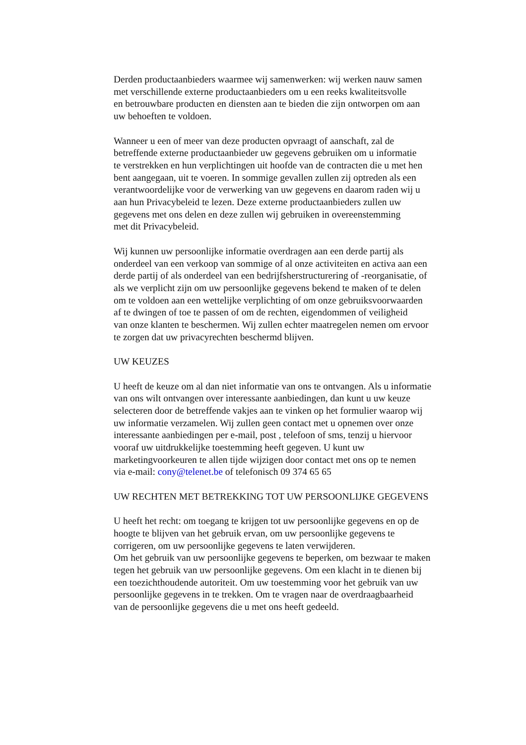Derden productaanbieders waarmee wij samenwerken: wij werken nauw samen
met verschillende externe productaanbieders om u een reeks kwaliteitsvolle
en betrouwbare producten en diensten aan te bieden die zijn ontworpen om aan
uw behoeften te voldoen.
Wanneer u een of meer van deze producten opvraagt of aanschaft, zal de
betreffende externe productaanbieder uw gegevens gebruiken om u informatie
te verstrekken en hun verplichtingen uit hoofde van de contracten die u met hen
bent aangegaan, uit te voeren. In sommige gevallen zullen zij optreden als een
verantwoordelijke voor de verwerking van uw gegevens en daarom raden wij u
aan hun Privacybeleid te lezen. Deze externe productaanbieders zullen uw
gegevens met ons delen en deze zullen wij gebruiken in overeenstemming
met dit Privacybeleid.
Wij kunnen uw persoonlijke informatie overdragen aan een derde partij als
onderdeel van een verkoop van sommige of al onze activiteiten en activa aan een
derde partij of als onderdeel van een bedrijfsherstructurering of -reorganisatie, of
als we verplicht zijn om uw persoonlijke gegevens bekend te maken of te delen
om te voldoen aan een wettelijke verplichting of om onze gebruiksvoorwaarden
af te dwingen of toe te passen of om de rechten, eigendommen of veiligheid
van onze klanten te beschermen. Wij zullen echter maatregelen nemen om ervoor
te zorgen dat uw privacyrechten beschermd blijven.
UW KEUZES
U heeft de keuze om al dan niet informatie van ons te ontvangen. Als u informatie
van ons wilt ontvangen over interessante aanbiedingen, dan kunt u uw keuze
selecteren door de betreffende vakjes aan te vinken op het formulier waarop wij
uw informatie verzamelen. Wij zullen geen contact met u opnemen over onze
interessante aanbiedingen per e-mail, post , telefoon of sms, tenzij u hiervoor
vooraf uw uitdrukkelijke toestemming heeft gegeven. U kunt uw
marketingvoorkeuren te allen tijde wijzigen door contact met ons op te nemen
via e-mail: cony@telenet.be of telefonisch 09 374 65 65
UW RECHTEN MET BETREKKING TOT UW PERSOONLIJKE GEGEVENS
U heeft het recht: om toegang te krijgen tot uw persoonlijke gegevens en op de
hoogte te blijven van het gebruik ervan, om uw persoonlijke gegevens te
corrigeren, om uw persoonlijke gegevens te laten verwijderen.
Om het gebruik van uw persoonlijke gegevens te beperken, om bezwaar te maken
tegen het gebruik van uw persoonlijke gegevens. Om een klacht in te dienen bij
een toezichthoudende autoriteit. Om uw toestemming voor het gebruik van uw
persoonlijke gegevens in te trekken. Om te vragen naar de overdraagbaarheid
van de persoonlijke gegevens die u met ons heeft gedeeld.